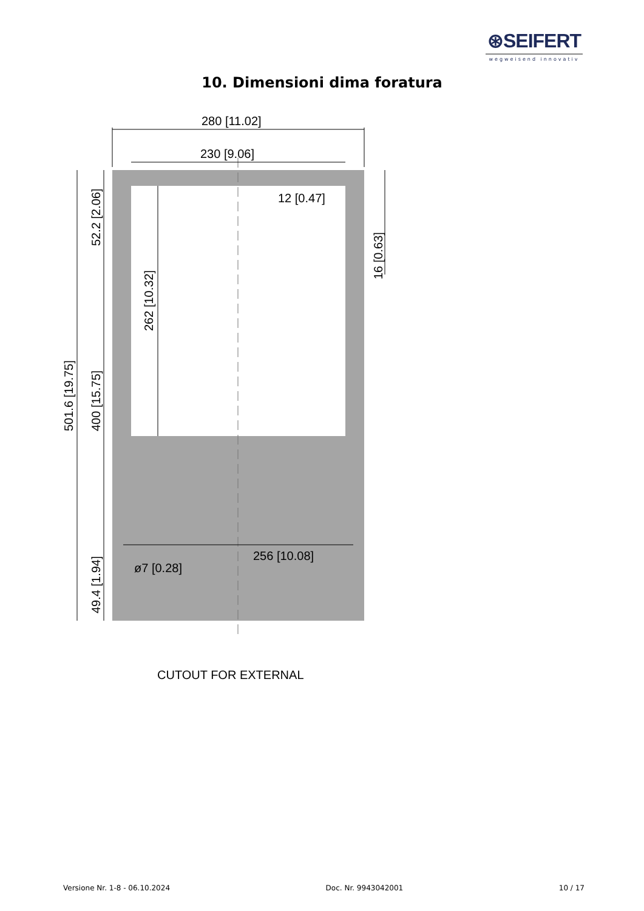⊛SEIFERT
wegweisend innovativ
10. Dimensioni dima foratura
280 [11.02]
230 [9.06]
12 [0.47]
256 [10.08]
ø7 [0.28]
501.6 [19.75]
400 [15.75]
52.2 [2.06]
49.4 [1.94]
262 [10.32]
16 [0.63]
CUTOUT FOR EXTERNAL
Versione Nr. 1-8 - 06.10.2024 Doc. Nr. 9943042001 10 / 17